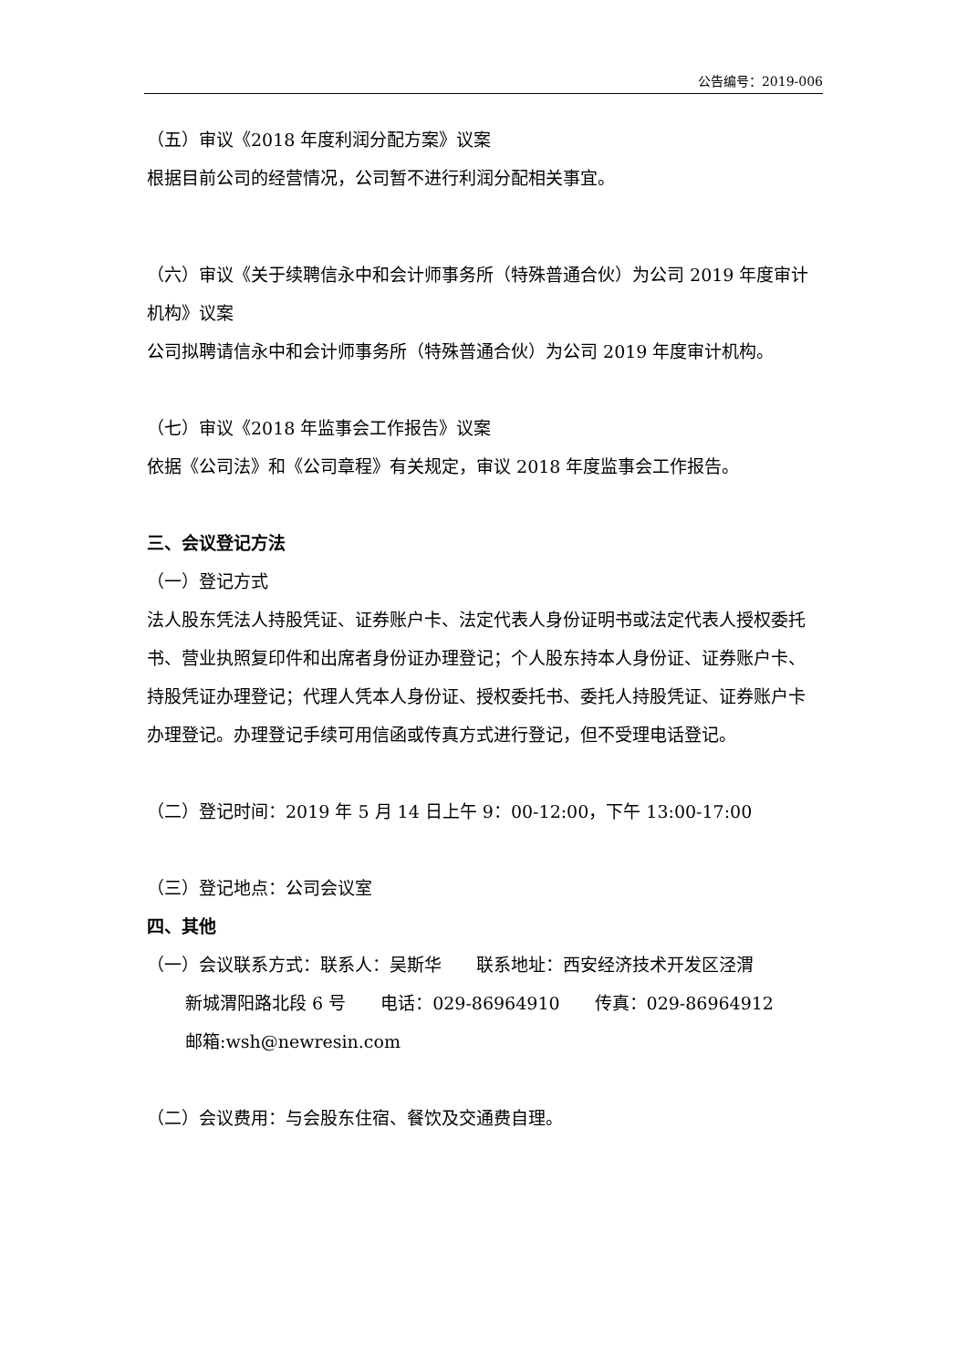公告编号：2019-006
（五）审议《2018 年度利润分配方案》议案
根据目前公司的经营情况，公司暂不进行利润分配相关事宜。
（六）审议《关于续聘信永中和会计师事务所（特殊普通合伙）为公司 2019 年度审计机构》议案
公司拟聘请信永中和会计师事务所（特殊普通合伙）为公司 2019 年度审计机构。
（七）审议《2018 年监事会工作报告》议案
依据《公司法》和《公司章程》有关规定，审议 2018 年度监事会工作报告。
三、会议登记方法
（一）登记方式
法人股东凭法人持股凭证、证券账户卡、法定代表人身份证明书或法定代表人授权委托书、营业执照复印件和出席者身份证办理登记；个人股东持本人身份证、证券账户卡、持股凭证办理登记；代理人凭本人身份证、授权委托书、委托人持股凭证、证券账户卡办理登记。办理登记手续可用信函或传真方式进行登记，但不受理电话登记。
（二）登记时间：2019 年 5 月 14 日上午 9：00-12:00，下午 13:00-17:00
（三）登记地点：公司会议室
四、其他
（一）会议联系方式：联系人：吴斯华　　联系地址：西安经济技术开发区泾渭
新城渭阳路北段 6 号　　电话：029-86964910　　传真：029-86964912
邮箱:wsh@newresin.com
（二）会议费用：与会股东住宿、餐饮及交通费自理。